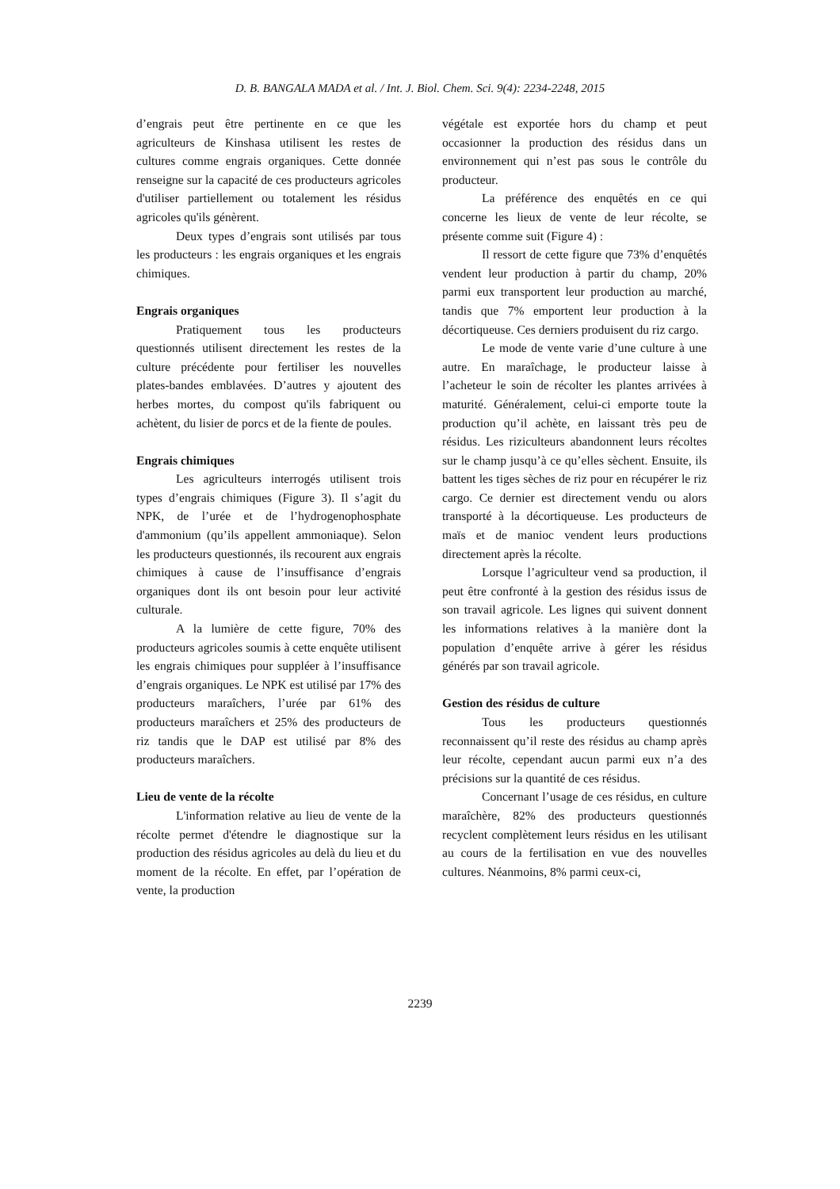D. B. BANGALA MADA et al. / Int. J. Biol. Chem. Sci. 9(4): 2234-2248, 2015
d’engrais peut être pertinente en ce que les agriculteurs de Kinshasa utilisent les restes de cultures comme engrais organiques. Cette donnée renseigne sur la capacité de ces producteurs agricoles d'utiliser partiellement ou totalement les résidus agricoles qu'ils génèrent.
Deux types d’engrais sont utilisés par tous les producteurs : les engrais organiques et les engrais chimiques.
Engrais organiques
Pratiquement tous les producteurs questionnés utilisent directement les restes de la culture précédente pour fertiliser les nouvelles plates-bandes emblavées. D’autres y ajoutent des herbes mortes, du compost qu'ils fabriquent ou achètent, du lisier de porcs et de la fiente de poules.
Engrais chimiques
Les agriculteurs interrogés utilisent trois types d’engrais chimiques (Figure 3). Il s’agit du NPK, de l’urée et de l’hydrogenophosphate d'ammonium (qu’ils appellent ammoniaque). Selon les producteurs questionnés, ils recourent aux engrais chimiques à cause de l’insuffisance d’engrais organiques dont ils ont besoin pour leur activité culturale.
A la lumière de cette figure, 70% des producteurs agricoles soumis à cette enquête utilisent les engrais chimiques pour suppléer à l’insuffisance d’engrais organiques. Le NPK est utilisé par 17% des producteurs maraîchers, l’urée par 61% des producteurs maraîchers et 25% des producteurs de riz tandis que le DAP est utilisé par 8% des producteurs maraîchers.
Lieu de vente de la récolte
L'information relative au lieu de vente de la récolte permet d'étendre le diagnostique sur la production des résidus agricoles au delà du lieu et du moment de la récolte. En effet, par l’opération de vente, la production
végétale est exportée hors du champ et peut occasionner la production des résidus dans un environnement qui n’est pas sous le contrôle du producteur.
La préférence des enquêtés en ce qui concerne les lieux de vente de leur récolte, se présente comme suit (Figure 4) :
Il ressort de cette figure que 73% d’enquêtés vendent leur production à partir du champ, 20% parmi eux transportent leur production au marché, tandis que 7% emportent leur production à la décortiqueuse. Ces derniers produisent du riz cargo.
Le mode de vente varie d’une culture à une autre. En maraîchage, le producteur laisse à l’acheteur le soin de récolter les plantes arrivées à maturité. Généralement, celui-ci emporte toute la production qu’il achète, en laissant très peu de résidus. Les riziculteurs abandonnent leurs récoltes sur le champ jusqu’à ce qu’elles sèchent. Ensuite, ils battent les tiges sèches de riz pour en récupérer le riz cargo. Ce dernier est directement vendu ou alors transporté à la décortiqueuse. Les producteurs de maïs et de manioc vendent leurs productions directement après la récolte.
Lorsque l’agriculteur vend sa production, il peut être confronté à la gestion des résidus issus de son travail agricole. Les lignes qui suivent donnent les informations relatives à la manière dont la population d’enquête arrive à gérer les résidus générés par son travail agricole.
Gestion des résidus de culture
Tous les producteurs questionnés reconnaissent qu’il reste des résidus au champ après leur récolte, cependant aucun parmi eux n’a des précisions sur la quantité de ces résidus.
Concernant l’usage de ces résidus, en culture maraîchère, 82% des producteurs questionnés recyclent complètement leurs résidus en les utilisant au cours de la fertilisation en vue des nouvelles cultures. Néanmoins, 8% parmi ceux-ci,
2239